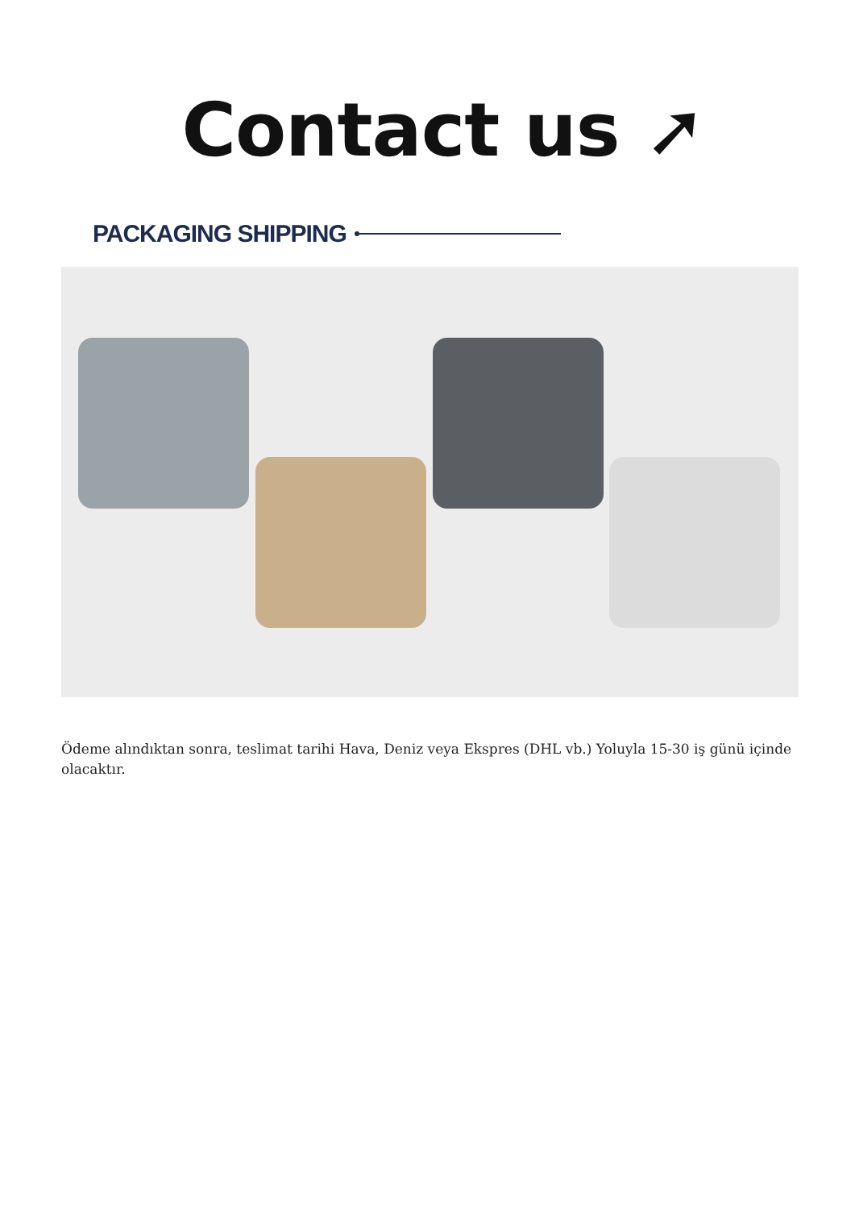Contact us ➚
PACKAGING SHIPPING
Ödeme alındıktan sonra, teslimat tarihi Hava, Deniz veya Ekspres (DHL vb.) Yoluyla 15-30 iş günü içinde olacaktır.